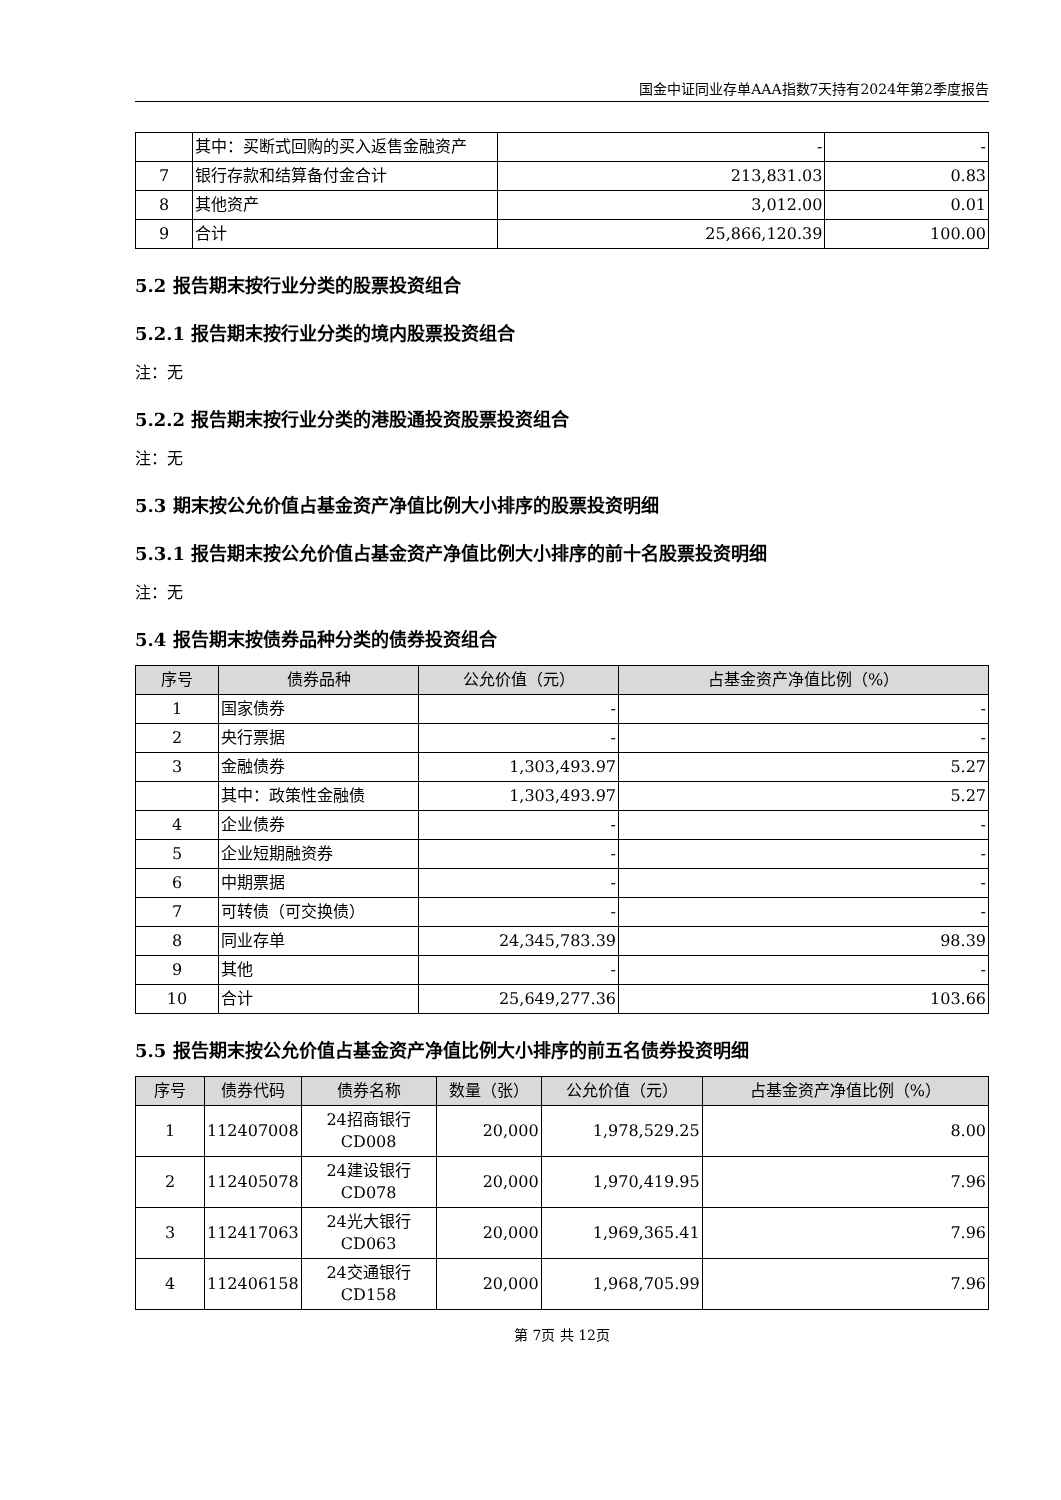国金中证同业存单AAA指数7天持有2024年第2季度报告
| | 其中：买断式回购的买入返售金融资产 | - | - |
| 7 | 银行存款和结算备付金合计 | 213,831.03 | 0.83 |
| 8 | 其他资产 | 3,012.00 | 0.01 |
| 9 | 合计 | 25,866,120.39 | 100.00 |
5.2 报告期末按行业分类的股票投资组合
5.2.1 报告期末按行业分类的境内股票投资组合
注：无
5.2.2 报告期末按行业分类的港股通投资股票投资组合
注：无
5.3 期末按公允价值占基金资产净值比例大小排序的股票投资明细
5.3.1 报告期末按公允价值占基金资产净值比例大小排序的前十名股票投资明细
注：无
5.4 报告期末按债券品种分类的债券投资组合
| 序号 | 债券品种 | 公允价值（元） | 占基金资产净值比例（%） |
| --- | --- | --- | --- |
| 1 | 国家债券 | - | - |
| 2 | 央行票据 | - | - |
| 3 | 金融债券 | 1,303,493.97 | 5.27 |
| | 其中：政策性金融债 | 1,303,493.97 | 5.27 |
| 4 | 企业债券 | - | - |
| 5 | 企业短期融资券 | - | - |
| 6 | 中期票据 | - | - |
| 7 | 可转债（可交换债） | - | - |
| 8 | 同业存单 | 24,345,783.39 | 98.39 |
| 9 | 其他 | - | - |
| 10 | 合计 | 25,649,277.36 | 103.66 |
5.5 报告期末按公允价值占基金资产净值比例大小排序的前五名债券投资明细
| 序号 | 债券代码 | 债券名称 | 数量（张） | 公允价值（元） | 占基金资产净值比例（%） |
| --- | --- | --- | --- | --- | --- |
| 1 | 112407008 | 24招商银行CD008 | 20,000 | 1,978,529.25 | 8.00 |
| 2 | 112405078 | 24建设银行CD078 | 20,000 | 1,970,419.95 | 7.96 |
| 3 | 112417063 | 24光大银行CD063 | 20,000 | 1,969,365.41 | 7.96 |
| 4 | 112406158 | 24交通银行CD158 | 20,000 | 1,968,705.99 | 7.96 |
第 7页 共 12页